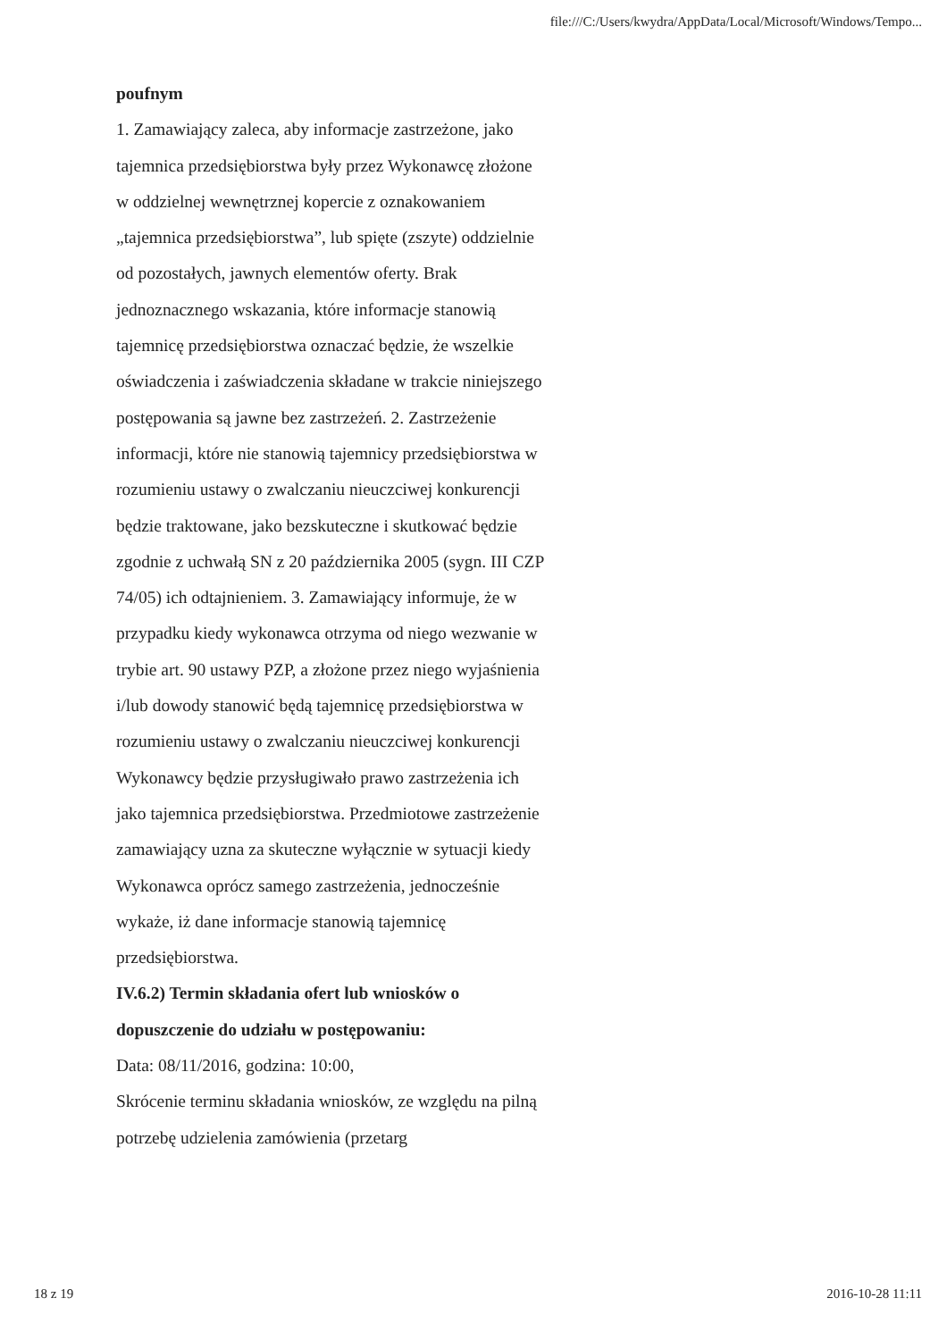file:///C:/Users/kwydra/AppData/Local/Microsoft/Windows/Tempo...
poufnym
1. Zamawiający zaleca, aby informacje zastrzeżone, jako tajemnica przedsiębiorstwa były przez Wykonawcę złożone w oddzielnej wewnętrznej kopercie z oznakowaniem „tajemnica przedsiębiorstwa”, lub spięte (zszyte) oddzielnie od pozostałych, jawnych elementów oferty. Brak jednoznacznego wskazania, które informacje stanowią tajemnicę przedsiębiorstwa oznaczać będzie, że wszelkie oświadczenia i zaświadczenia składane w trakcie niniejszego postępowania są jawne bez zastrzeżeń. 2. Zastrzeżenie informacji, które nie stanowią tajemnicy przedsiębiorstwa w rozumieniu ustawy o zwalczaniu nieuczciwej konkurencji będzie traktowane, jako bezskuteczne i skutkować będzie zgodnie z uchwałą SN z 20 października 2005 (sygn. III CZP 74/05) ich odtajnieniem. 3. Zamawiający informuje, że w przypadku kiedy wykonawca otrzyma od niego wezwanie w trybie art. 90 ustawy PZP, a złożone przez niego wyjaśnienia i/lub dowody stanowić będą tajemnicę przedsiębiorstwa w rozumieniu ustawy o zwalczaniu nieuczciwej konkurencji Wykonawcy będzie przysługiwało prawo zastrzeżenia ich jako tajemnica przedsiębiorstwa. Przedmiotowe zastrzeżenie zamawiający uzna za skuteczne wyłącznie w sytuacji kiedy Wykonawca oprócz samego zastrzeżenia, jednocześnie wykaże, iż dane informacje stanowią tajemnicę przedsiębiorstwa.
IV.6.2) Termin składania ofert lub wniosków o dopuszczenie do udziału w postępowaniu:
Data: 08/11/2016, godzina: 10:00,
Skrócenie terminu składania wniosków, ze względu na pilną potrzebę udzielenia zamówienia (przetarg
18 z 19 2016-10-28 11:11